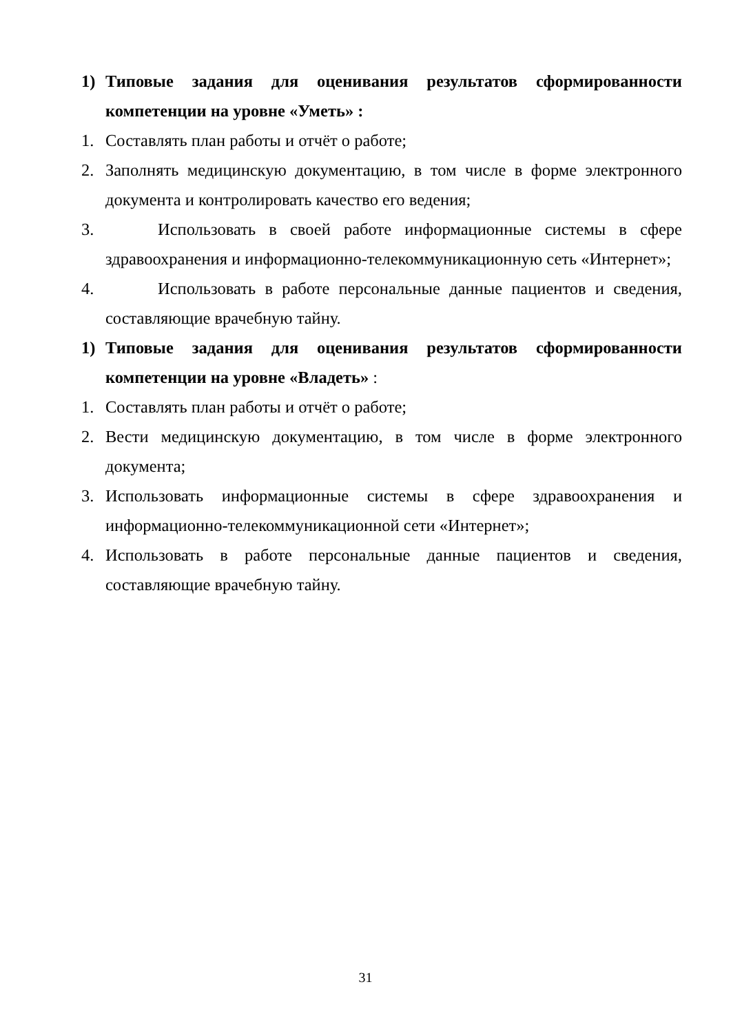1) Типовые задания для оценивания результатов сформированности компетенции на уровне «Уметь» :
1. Составлять план работы и отчёт о работе;
2. Заполнять медицинскую документацию, в том числе в форме электронного документа и контролировать качество его ведения;
3. Использовать в своей работе информационные системы в сфере здравоохранения и информационно-телекоммуникационную сеть «Интернет»;
4. Использовать в работе персональные данные пациентов и сведения, составляющие врачебную тайну.
1) Типовые задания для оценивания результатов сформированности компетенции на уровне «Владеть» :
1. Составлять план работы и отчёт о работе;
2. Вести медицинскую документацию, в том числе в форме электронного документа;
3. Использовать информационные системы в сфере здравоохранения и информационно-телекоммуникационной сети «Интернет»;
4. Использовать в работе персональные данные пациентов и сведения, составляющие врачебную тайну.
31